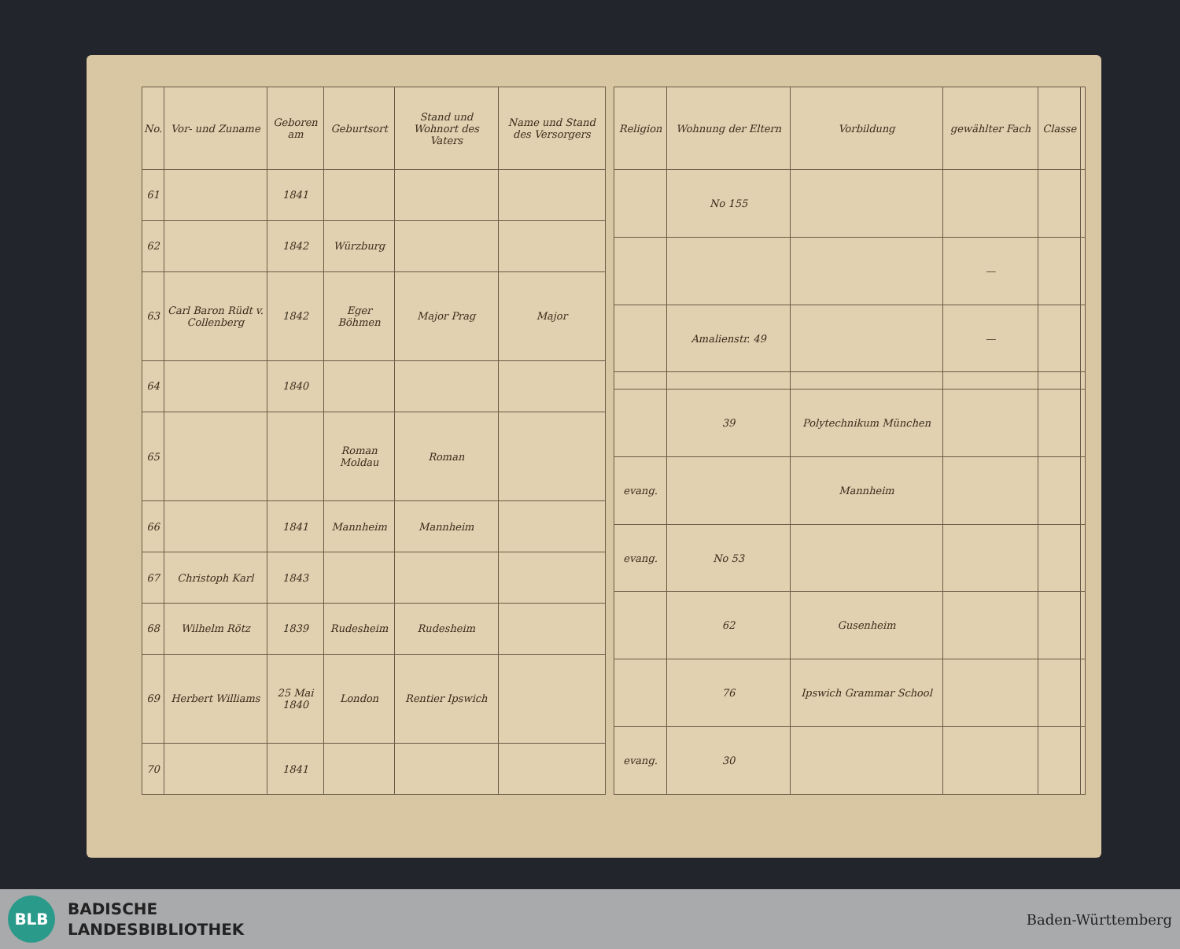| No. | Vor- und Zuname | Geboren am | Geburtsort | Stand und Wohnort des Vaters | Name und Stand des Versorgers |
| --- | --- | --- | --- | --- | --- |
| 61 | | 1841 | | | |
| 62 | | 1842 | Würzburg | | |
| 63 | Carl Baron Rüdt v. Collenberg | 1842 | Eger Böhmen | Major Prag | Major |
| 64 | | 1840 | | | |
| 65 | | | Roman Moldau | Roman | |
| 66 | | 1841 | Mannheim | Mannheim | |
| 67 | Christoph Karl | 1843 | | | |
| 68 | Wilhelm Rötz | 1839 | Rudesheim | Rudesheim | |
| 69 | Herbert Williams | 25 Mai 1840 | London | Rentier Ipswich | |
| 70 | | 1841 | | | |
| Religion | Wohnung der Eltern | Vorbildung | gewählter Fach | Classe | |
| --- | --- | --- | --- | --- | --- |
| | No 155 | | | | |
| | | | — | | |
| | Amalienstr. 49 | | — | | |
| | 39 | Polytechnikum München | | | |
| evang. | | Mannheim | | | |
| evang. | No 53 | | | | |
| | 62 | Gusenheim | | | |
| | 76 | Ipswich Grammar School | | | |
| evang. | 30 | | | | |
BLB
BADISCHE
LANDESBIBLIOTHEK
Baden-Württemberg